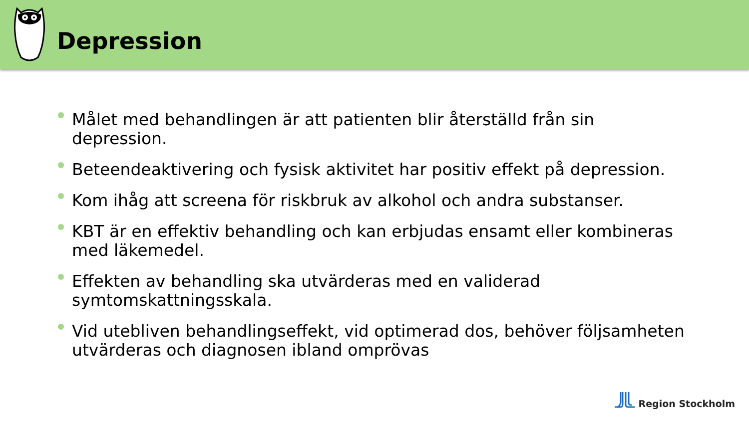Depression
Målet med behandlingen är att patienten blir återställd från sin depression.
Beteendeaktivering och fysisk aktivitet har positiv effekt på depression.
Kom ihåg att screena för riskbruk av alkohol och andra substanser.
KBT är en effektiv behandling och kan erbjudas ensamt eller kombineras med läkemedel.
Effekten av behandling ska utvärderas med en validerad symtomskattningsskala.
Vid utebliven behandlingseffekt, vid optimerad dos, behöver följsamheten utvärderas och diagnosen ibland omprövas
Region Stockholm